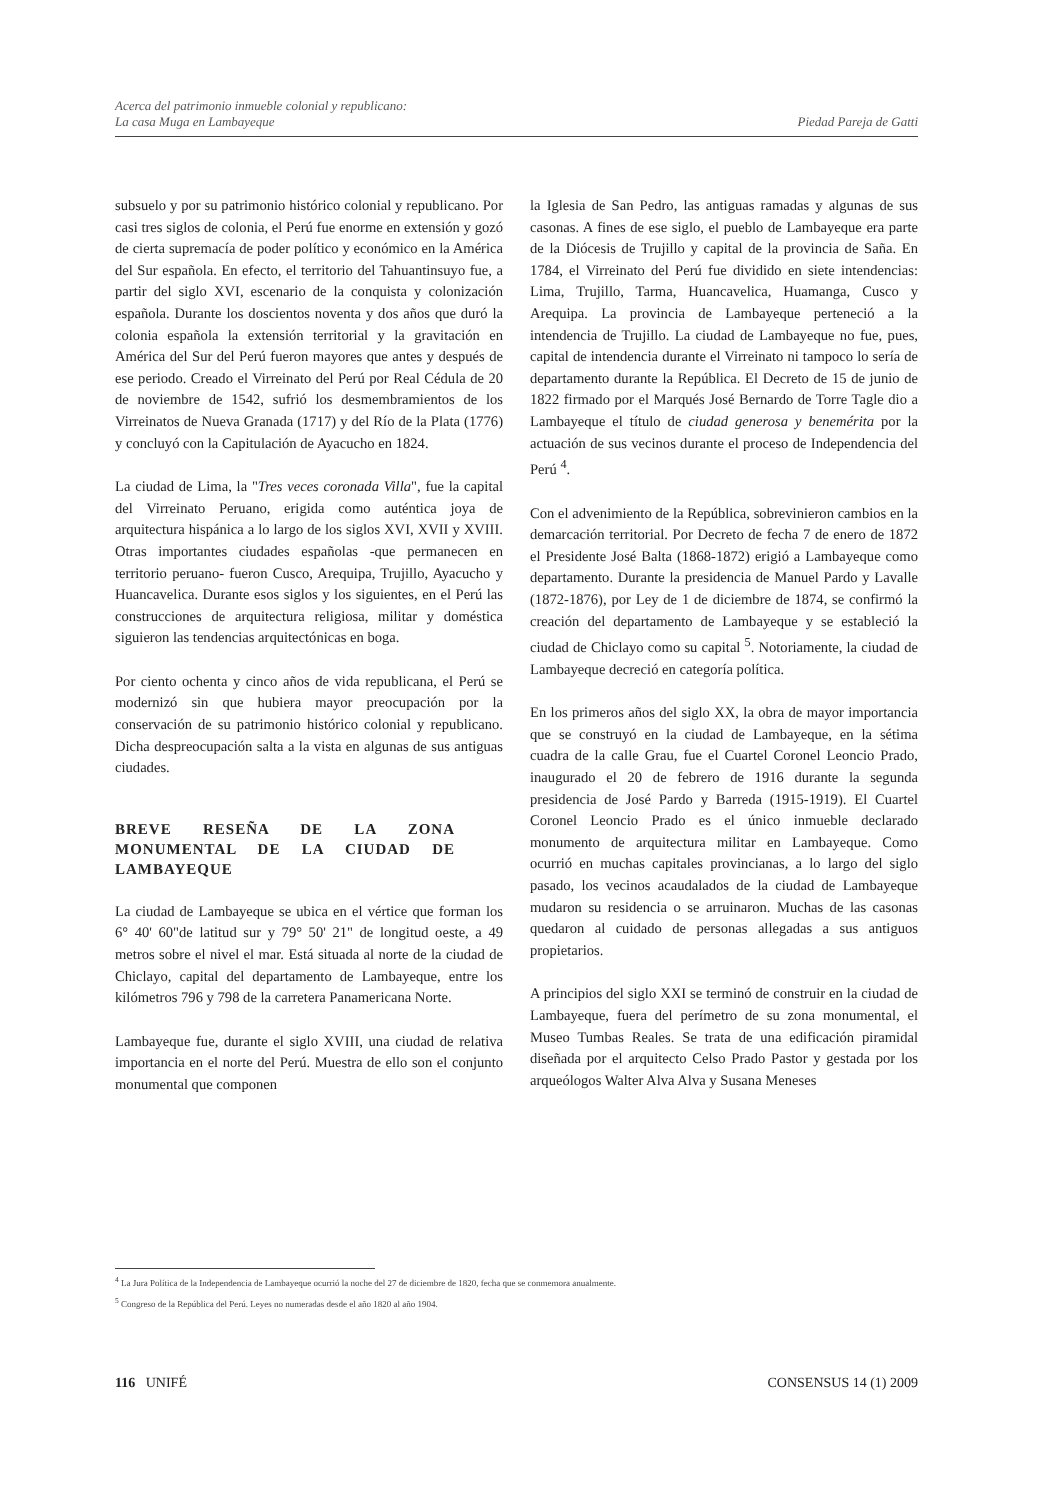Acerca del patrimonio inmueble colonial y republicano:
La casa Muga en Lambayeque
Piedad Pareja de Gatti
subsuelo y por su patrimonio histórico colonial y republicano. Por casi tres siglos de colonia, el Perú fue enorme en extensión y gozó de cierta supremacía de poder político y económico en la América del Sur española. En efecto, el territorio del Tahuantinsuyo fue, a partir del siglo XVI, escenario de la conquista y colonización española. Durante los doscientos noventa y dos años que duró la colonia española la extensión territorial y la gravitación en América del Sur del Perú fueron mayores que antes y después de ese periodo. Creado el Virreinato del Perú por Real Cédula de 20 de noviembre de 1542, sufrió los desmembramientos de los Virreinatos de Nueva Granada (1717) y del Río de la Plata (1776) y concluyó con la Capitulación de Ayacucho en 1824.
La ciudad de Lima, la "Tres veces coronada Villa", fue la capital del Virreinato Peruano, erigida como auténtica joya de arquitectura hispánica a lo largo de los siglos XVI, XVII y XVIII. Otras importantes ciudades españolas -que permanecen en territorio peruano- fueron Cusco, Arequipa, Trujillo, Ayacucho y Huancavelica. Durante esos siglos y los siguientes, en el Perú las construcciones de arquitectura religiosa, militar y doméstica siguieron las tendencias arquitectónicas en boga.
Por ciento ochenta y cinco años de vida republicana, el Perú se modernizó sin que hubiera mayor preocupación por la conservación de su patrimonio histórico colonial y republicano. Dicha despreocupación salta a la vista en algunas de sus antiguas ciudades.
BREVE RESEÑA DE LA ZONA MONUMENTAL DE LA CIUDAD DE LAMBAYEQUE
La ciudad de Lambayeque se ubica en el vértice que forman los 6° 40' 60"de latitud sur y 79° 50' 21" de longitud oeste, a 49 metros sobre el nivel el mar. Está situada al norte de la ciudad de Chiclayo, capital del departamento de Lambayeque, entre los kilómetros 796 y 798 de la carretera Panamericana Norte.
Lambayeque fue, durante el siglo XVIII, una ciudad de relativa importancia en el norte del Perú. Muestra de ello son el conjunto monumental que componen
la Iglesia de San Pedro, las antiguas ramadas y algunas de sus casonas. A fines de ese siglo, el pueblo de Lambayeque era parte de la Diócesis de Trujillo y capital de la provincia de Saña. En 1784, el Virreinato del Perú fue dividido en siete intendencias: Lima, Trujillo, Tarma, Huancavelica, Huamanga, Cusco y Arequipa. La provincia de Lambayeque perteneció a la intendencia de Trujillo. La ciudad de Lambayeque no fue, pues, capital de intendencia durante el Virreinato ni tampoco lo sería de departamento durante la República. El Decreto de 15 de junio de 1822 firmado por el Marqués José Bernardo de Torre Tagle dio a Lambayeque el título de ciudad generosa y benemérita por la actuación de sus vecinos durante el proceso de Independencia del Perú <sup>4</sup>.
Con el advenimiento de la República, sobrevinieron cambios en la demarcación territorial. Por Decreto de fecha 7 de enero de 1872 el Presidente José Balta (1868-1872) erigió a Lambayeque como departamento. Durante la presidencia de Manuel Pardo y Lavalle (1872-1876), por Ley de 1 de diciembre de 1874, se confirmó la creación del departamento de Lambayeque y se estableció la ciudad de Chiclayo como su capital <sup>5</sup>. Notoriamente, la ciudad de Lambayeque decreció en categoría política.
En los primeros años del siglo XX, la obra de mayor importancia que se construyó en la ciudad de Lambayeque, en la sétima cuadra de la calle Grau, fue el Cuartel Coronel Leoncio Prado, inaugurado el 20 de febrero de 1916 durante la segunda presidencia de José Pardo y Barreda (1915-1919). El Cuartel Coronel Leoncio Prado es el único inmueble declarado monumento de arquitectura militar en Lambayeque. Como ocurrió en muchas capitales provincianas, a lo largo del siglo pasado, los vecinos acaudalados de la ciudad de Lambayeque mudaron su residencia o se arruinaron. Muchas de las casonas quedaron al cuidado de personas allegadas a sus antiguos propietarios.
A principios del siglo XXI se terminó de construir en la ciudad de Lambayeque, fuera del perímetro de su zona monumental, el Museo Tumbas Reales. Se trata de una edificación piramidal diseñada por el arquitecto Celso Prado Pastor y gestada por los arqueólogos Walter Alva Alva y Susana Meneses
<sup>4</sup> La Jura Política de la Independencia de Lambayeque ocurrió la noche del 27 de diciembre de 1820, fecha que se conmemora anualmente.
<sup>5</sup> Congreso de la República del Perú. Leyes no numeradas desde el año 1820 al año 1904.
116 UNIFÉ CONSENSUS 14 (1) 2009